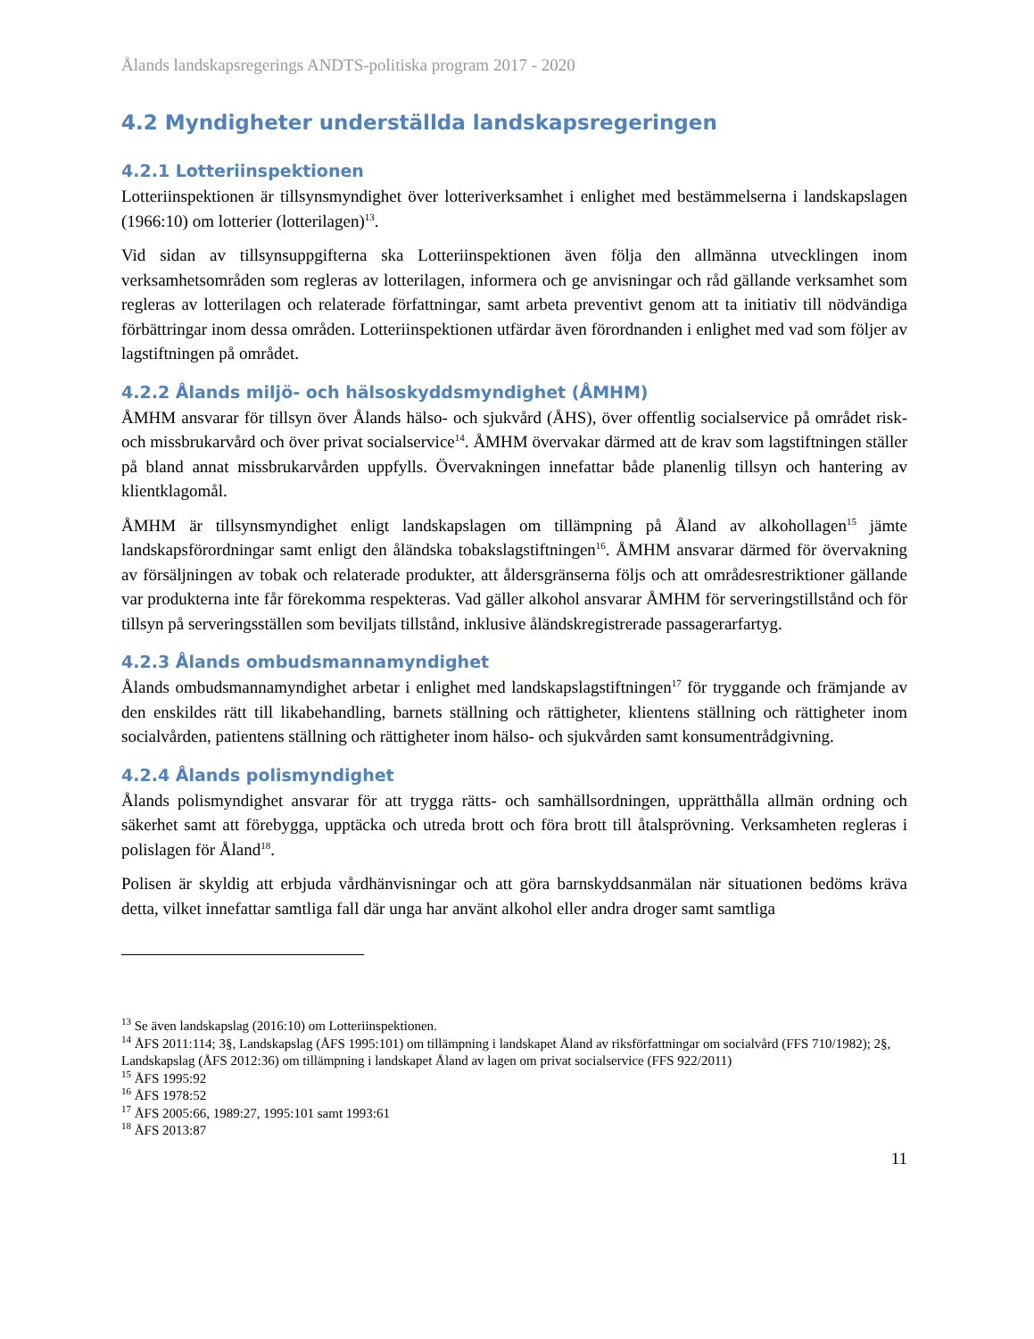Ålands landskapsregerings ANDTS-politiska program 2017 - 2020
4.2 Myndigheter underställda landskapsregeringen
4.2.1 Lotteriinspektionen
Lotteriinspektionen är tillsynsmyndighet över lotteriverksamhet i enlighet med bestämmelserna i landskapslagen (1966:10) om lotterier (lotterilagen)<sup>13</sup>.
Vid sidan av tillsynsuppgifterna ska Lotteriinspektionen även följa den allmänna utvecklingen inom verksamhetsområden som regleras av lotterilagen, informera och ge anvisningar och råd gällande verksamhet som regleras av lotterilagen och relaterade författningar, samt arbeta preventivt genom att ta initiativ till nödvändiga förbättringar inom dessa områden. Lotteriinspektionen utfärdar även förordnanden i enlighet med vad som följer av lagstiftningen på området.
4.2.2 Ålands miljö- och hälsoskyddsmyndighet (ÅMHM)
ÅMHM ansvarar för tillsyn över Ålands hälso- och sjukvård (ÅHS), över offentlig socialservice på området risk- och missbrukarvård och över privat socialservice<sup>14</sup>. ÅMHM övervakar därmed att de krav som lagstiftningen ställer på bland annat missbrukarvården uppfylls. Övervakningen innefattar både planenlig tillsyn och hantering av klientklagomål.
ÅMHM är tillsynsmyndighet enligt landskapslagen om tillämpning på Åland av alkohollagen<sup>15</sup> jämte landskapsförordningar samt enligt den åländska tobakslagstiftningen<sup>16</sup>. ÅMHM ansvarar därmed för övervakning av försäljningen av tobak och relaterade produkter, att åldersgränserna följs och att områdesrestriktioner gällande var produkterna inte får förekomma respekteras. Vad gäller alkohol ansvarar ÅMHM för serveringstillstånd och för tillsyn på serveringsställen som beviljats tillstånd, inklusive åländskregistrerade passagerarfartyg.
4.2.3 Ålands ombudsmannamyndighet
Ålands ombudsmannamyndighet arbetar i enlighet med landskapslagstiftningen<sup>17</sup> för tryggande och främjande av den enskildes rätt till likabehandling, barnets ställning och rättigheter, klientens ställning och rättigheter inom socialvården, patientens ställning och rättigheter inom hälso- och sjukvården samt konsumentrådgivning.
4.2.4 Ålands polismyndighet
Ålands polismyndighet ansvarar för att trygga rätts- och samhällsordningen, upprätthålla allmän ordning och säkerhet samt att förebygga, upptäcka och utreda brott och föra brott till åtalsprövning. Verksamheten regleras i polislagen för Åland<sup>18</sup>.
Polisen är skyldig att erbjuda vårdhänvisningar och att göra barnskyddsanmälan när situationen bedöms kräva detta, vilket innefattar samtliga fall där unga har använt alkohol eller andra droger samt samtliga
<sup>13</sup> Se även landskapslag (2016:10) om Lotteriinspektionen.
<sup>14</sup> ÅFS 2011:114; 3§, Landskapslag (ÅFS 1995:101) om tillämpning i landskapet Åland av riksförfattningar om socialvård (FFS 710/1982); 2§, Landskapslag (ÅFS 2012:36) om tillämpning i landskapet Åland av lagen om privat socialservice (FFS 922/2011)
<sup>15</sup> ÅFS 1995:92
<sup>16</sup> ÅFS 1978:52
<sup>17</sup> ÅFS 2005:66, 1989:27, 1995:101 samt 1993:61
<sup>18</sup> ÅFS 2013:87
11